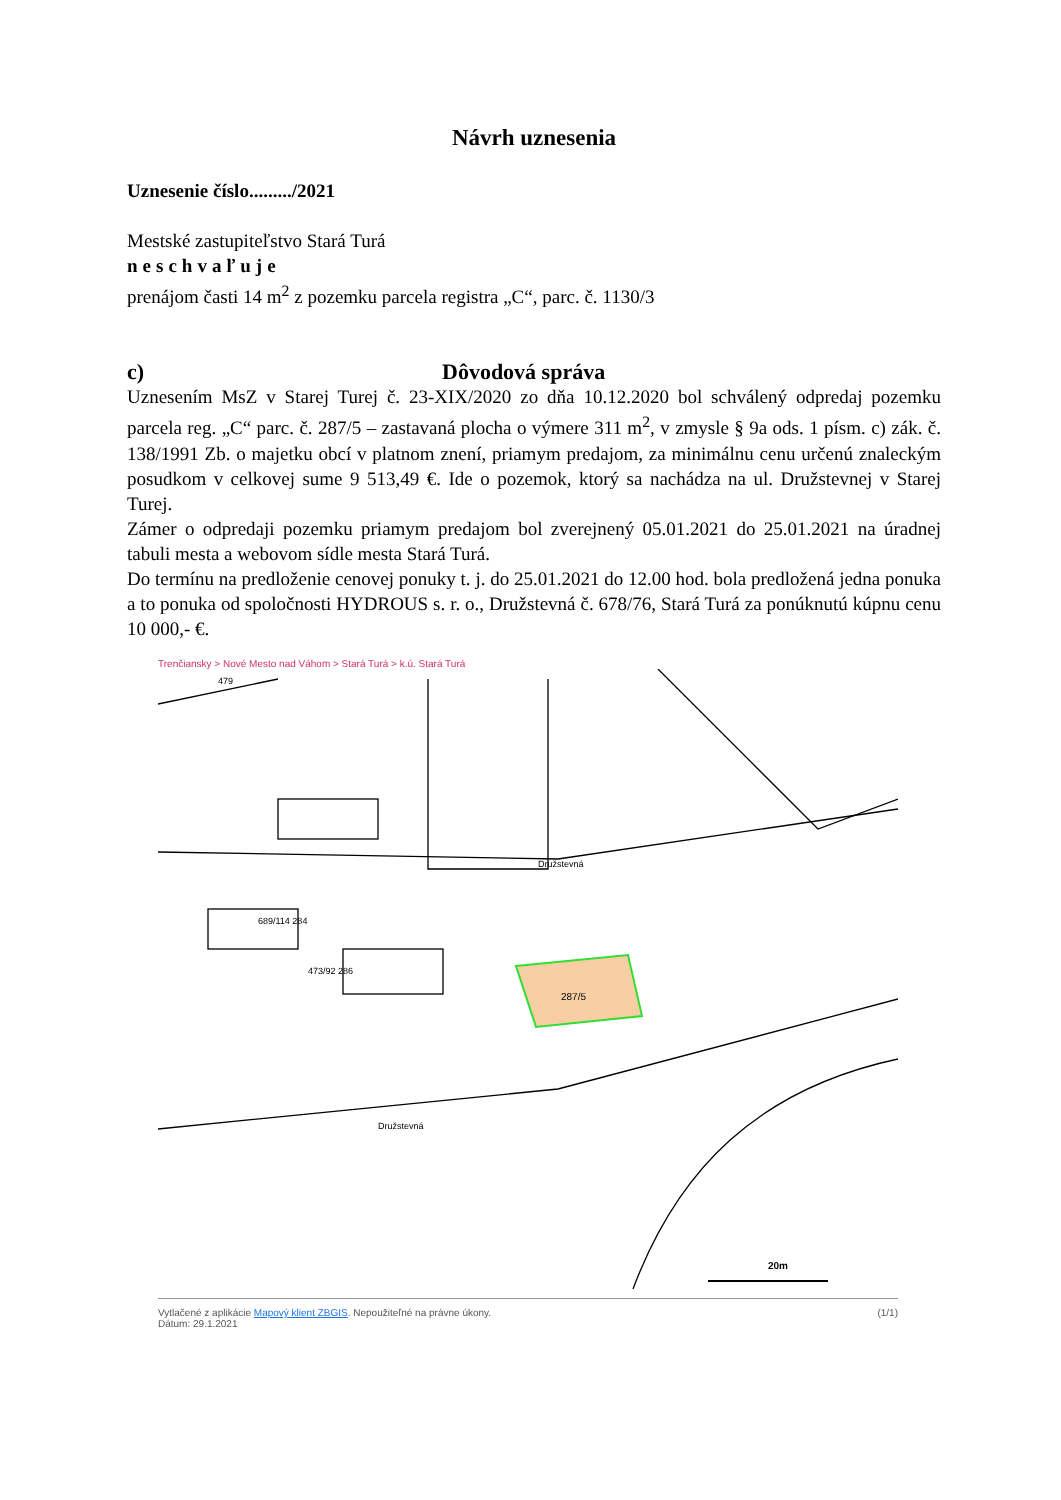Návrh uznesenia
Uznesenie číslo........./2021
Mestské zastupiteľstvo Stará Turá
neschvaľuje
prenájom časti 14 m<sup>2</sup> z pozemku parcela registra „C“, parc. č. 1130/3
c) Dôvodová správa
Uznesením MsZ v Starej Turej č. 23-XIX/2020 zo dňa 10.12.2020 bol schválený odpredaj pozemku parcela reg. „C“ parc. č. 287/5 – zastavaná plocha o výmere 311 m<sup>2</sup>, v zmysle § 9a ods. 1 písm. c) zák. č. 138/1991 Zb. o majetku obcí v platnom znení, priamym predajom, za minimálnu cenu určenú znaleckým posudkom v celkovej sume 9 513,49 €. Ide o pozemok, ktorý sa nachádza na ul. Družstevnej v Starej Turej.
Zámer o odpredaji pozemku priamym predajom bol zverejnený 05.01.2021 do 25.01.2021 na úradnej tabuli mesta a webovom sídle mesta Stará Turá.
Do termínu na predloženie cenovej ponuky t. j. do 25.01.2021 do 12.00 hod. bola predložená jedna ponuka a to ponuka od spoločnosti HYDROUS s. r. o., Družstevná č. 678/76, Stará Turá za ponúknutú kúpnu cenu 10 000,- €.
Trenčiansky > Nové Mesto nad Váhom > Stará Turá > k.ú. Stará Turá
287/5
Družstevná
Družstevná
689/114 284
473/92 286
479
20m
Vytlačené z aplikácie Mapový klient ZBGIS. Nepoužiteľné na právne úkony. (1/1)
Dátum: 29.1.2021